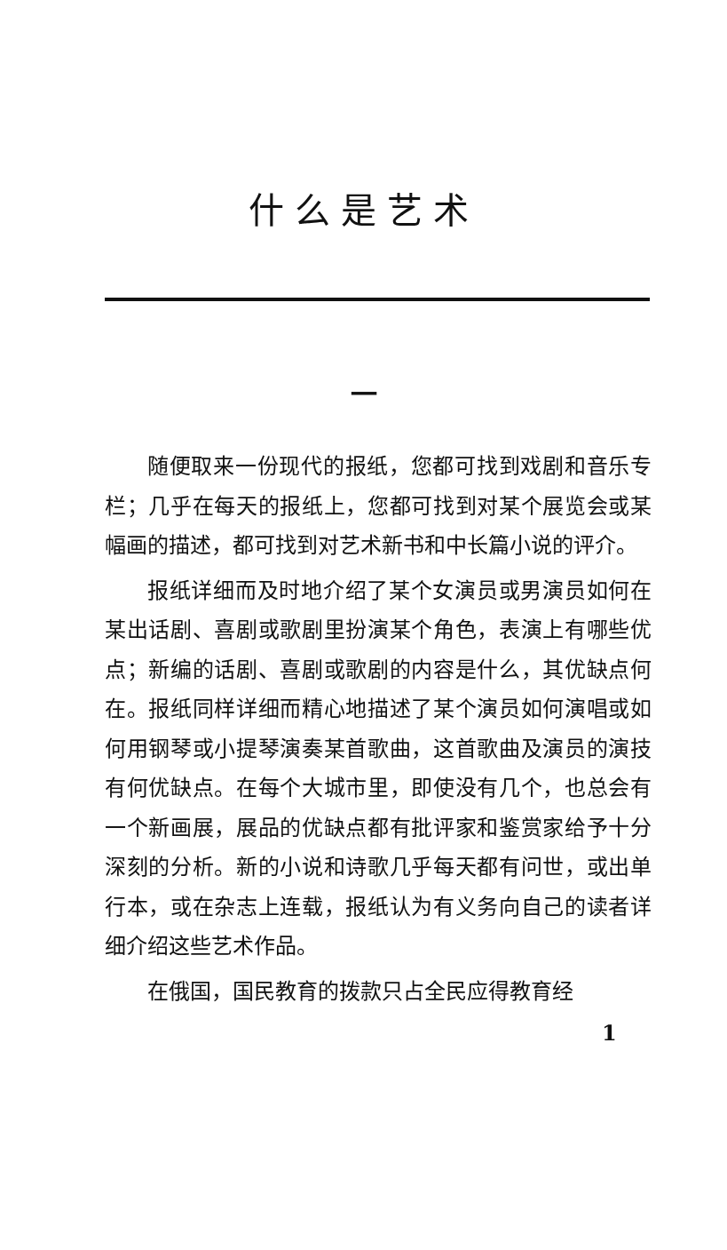什么是艺术
一
随便取来一份现代的报纸，您都可找到戏剧和音乐专栏；几乎在每天的报纸上，您都可找到对某个展览会或某幅画的描述，都可找到对艺术新书和中长篇小说的评介。
报纸详细而及时地介绍了某个女演员或男演员如何在某出话剧、喜剧或歌剧里扮演某个角色，表演上有哪些优点；新编的话剧、喜剧或歌剧的内容是什么，其优缺点何在。报纸同样详细而精心地描述了某个演员如何演唱或如何用钢琴或小提琴演奏某首歌曲，这首歌曲及演员的演技有何优缺点。在每个大城市里，即使没有几个，也总会有一个新画展，展品的优缺点都有批评家和鉴赏家给予十分深刻的分析。新的小说和诗歌几乎每天都有问世，或出单行本，或在杂志上连载，报纸认为有义务向自己的读者详细介绍这些艺术作品。
在俄国，国民教育的拨款只占全民应得教育经
1